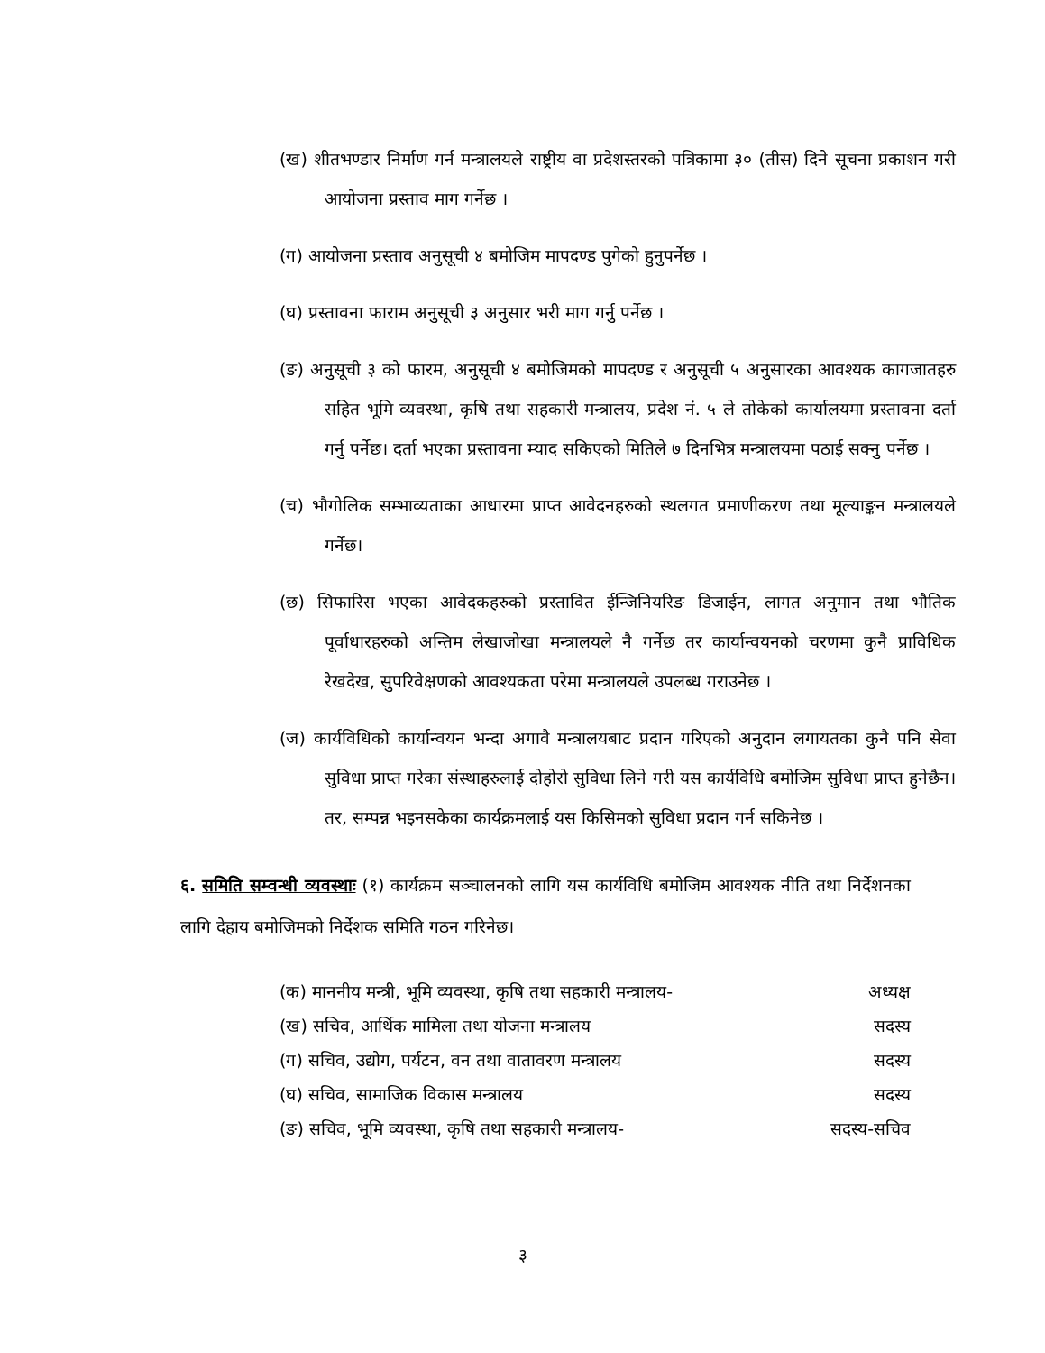(ख) शीतभण्डार निर्माण गर्न मन्त्रालयले राष्ट्रीय वा प्रदेशस्तरको पत्रिकामा ३० (तीस) दिने सूचना प्रकाशन गरी आयोजना प्रस्ताव माग गर्नेछ ।
(ग) आयोजना प्रस्ताव अनुसूची ४ बमोजिम मापदण्ड पुगेको हुनुपर्नेछ ।
(घ) प्रस्तावना फाराम अनुसूची ३ अनुसार भरी माग गर्नु पर्नेछ ।
(ङ) अनुसूची ३ को फारम, अनुसूची ४ बमोजिमको मापदण्ड र अनुसूची ५ अनुसारका आवश्यक कागजातहरु सहित भूमि व्यवस्था, कृषि तथा सहकारी मन्त्रालय, प्रदेश नं. ५ ले तोकेको कार्यालयमा प्रस्तावना दर्ता गर्नु पर्नेछ। दर्ता भएका प्रस्तावना म्याद सकिएको मितिले ७ दिनभित्र मन्त्रालयमा पठाई सक्नु पर्नेछ ।
(च) भौगोलिक सम्भाव्यताका आधारमा प्राप्त आवेदनहरुको स्थलगत प्रमाणीकरण तथा मूल्याङ्कन मन्त्रालयले गर्नेछ।
(छ) सिफारिस भएका आवेदकहरुको प्रस्तावित ईन्जिनियरिङ डिजाईन, लागत अनुमान तथा भौतिक पूर्वाधारहरुको अन्तिम लेखाजोखा मन्त्रालयले नै गर्नेछ तर कार्यान्वयनको चरणमा कुनै प्राविधिक रेखदेख, सुपरिवेक्षणको आवश्यकता परेमा मन्त्रालयले उपलब्ध गराउनेछ ।
(ज) कार्यविधिको कार्यान्वयन भन्दा अगावै मन्त्रालयबाट प्रदान गरिएको अनुदान लगायतका कुनै पनि सेवा सुविधा प्राप्त गरेका संस्थाहरुलाई दोहोरो सुविधा लिने गरी यस कार्यविधि बमोजिम सुविधा प्राप्त हुनेछैन। तर, सम्पन्न भइनसकेका कार्यक्रमलाई यस किसिमको सुविधा प्रदान गर्न सकिनेछ ।
६. समिति सम्वन्धी व्यवस्थाः (१) कार्यक्रम सञ्चालनको लागि यस कार्यविधि बमोजिम आवश्यक नीति तथा निर्देशनका लागि देहाय बमोजिमको निर्देशक समिति गठन गरिनेछ।
(क) माननीय मन्त्री, भूमि व्यवस्था, कृषि तथा सहकारी मन्त्रालय- अध्यक्ष
(ख) सचिव, आर्थिक मामिला तथा योजना मन्त्रालय सदस्य
(ग) सचिव, उद्योग, पर्यटन, वन तथा वातावरण मन्त्रालय सदस्य
(घ) सचिव, सामाजिक विकास मन्त्रालय सदस्य
(ङ) सचिव, भूमि व्यवस्था, कृषि तथा सहकारी मन्त्रालय- सदस्य-सचिव
३